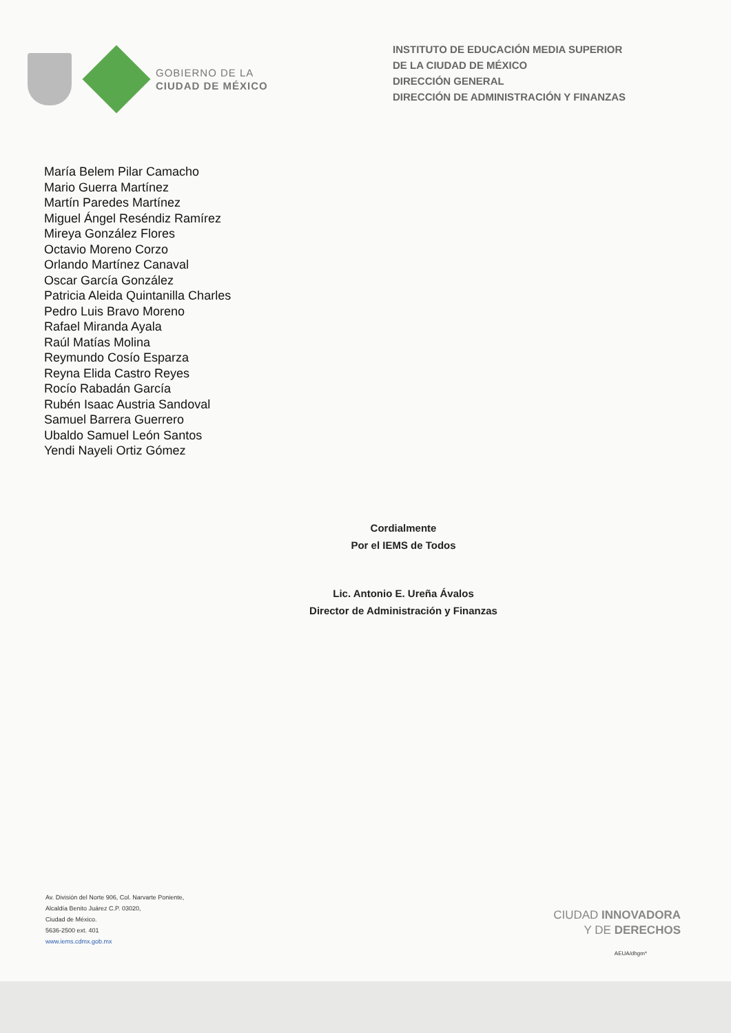GOBIERNO DE LA
CIUDAD DE MÉXICO
INSTITUTO DE EDUCACIÓN MEDIA SUPERIOR
DE LA CIUDAD DE MÉXICO
DIRECCIÓN GENERAL
DIRECCIÓN DE ADMINISTRACIÓN Y FINANZAS
María Belem Pilar Camacho
Mario Guerra Martínez
Martín Paredes Martínez
Miguel Ángel Reséndiz Ramírez
Mireya González Flores
Octavio Moreno Corzo
Orlando Martínez Canaval
Oscar García González
Patricia Aleida Quintanilla Charles
Pedro Luis Bravo Moreno
Rafael Miranda Ayala
Raúl Matías Molina
Reymundo Cosío Esparza
Reyna Elida Castro Reyes
Rocío Rabadán García
Rubén Isaac Austria Sandoval
Samuel Barrera Guerrero
Ubaldo Samuel León Santos
Yendi Nayeli Ortiz Gómez
Cordialmente
Por el IEMS de Todos
Lic. Antonio E. Ureña Ávalos
Director de Administración y Finanzas
Av. División del Norte 906, Col. Narvarte Poniente,
Alcaldía Benito Juárez C.P. 03020,
Ciudad de México.
5636-2500 ext. 401
www.iems.cdmx.gob.mx
CIUDAD INNOVADORA
Y DE DERECHOS
AEUA/dhgm*